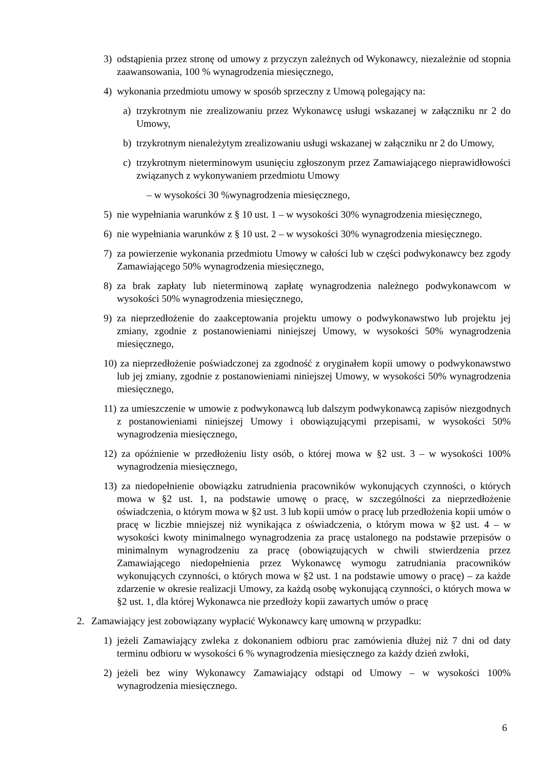3) odstąpienia przez stronę od umowy z przyczyn zależnych od Wykonawcy, niezależnie od stopnia zaawansowania, 100 % wynagrodzenia miesięcznego,
4) wykonania przedmiotu umowy w sposób sprzeczny z Umową polegający na:
a) trzykrotnym nie zrealizowaniu przez Wykonawcę usługi wskazanej w załączniku nr 2 do Umowy,
b) trzykrotnym nienależytym zrealizowaniu usługi wskazanej w załączniku nr 2 do Umowy,
c) trzykrotnym nieterminowym usunięciu zgłoszonym przez Zamawiającego nieprawidłowości związanych z wykonywaniem przedmiotu Umowy
– w wysokości 30 %wynagrodzenia miesięcznego,
5) nie wypełniania warunków z § 10 ust. 1 – w wysokości 30% wynagrodzenia miesięcznego,
6) nie wypełniania warunków z § 10 ust. 2 – w wysokości 30% wynagrodzenia miesięcznego.
7) za powierzenie wykonania przedmiotu Umowy w całości lub w części podwykonawcy bez zgody Zamawiającego 50% wynagrodzenia miesięcznego,
8) za brak zapłaty lub nieterminową zapłatę wynagrodzenia należnego podwykonawcom w wysokości 50% wynagrodzenia miesięcznego,
9) za nieprzedłożenie do zaakceptowania projektu umowy o podwykonawstwo lub projektu jej zmiany, zgodnie z postanowieniami niniejszej Umowy, w wysokości 50% wynagrodzenia miesięcznego,
10) za nieprzedłożenie poświadczonej za zgodność z oryginałem kopii umowy o podwykonawstwo lub jej zmiany, zgodnie z postanowieniami niniejszej Umowy, w wysokości 50% wynagrodzenia miesięcznego,
11) za umieszczenie w umowie z podwykonawcą lub dalszym podwykonawcą zapisów niezgodnych z postanowieniami niniejszej Umowy i obowiązującymi przepisami, w wysokości 50% wynagrodzenia miesięcznego,
12) za opóźnienie w przedłożeniu listy osób, o której mowa w §2 ust. 3 – w wysokości 100% wynagrodzenia miesięcznego,
13) za niedopełnienie obowiązku zatrudnienia pracowników wykonujących czynności, o których mowa w §2 ust. 1, na podstawie umowę o pracę, w szczególności za nieprzedłożenie oświadczenia, o którym mowa w §2 ust. 3 lub kopii umów o pracę lub przedłożenia kopii umów o pracę w liczbie mniejszej niż wynikająca z oświadczenia, o którym mowa w §2 ust. 4 – w wysokości kwoty minimalnego wynagrodzenia za pracę ustalonego na podstawie przepisów o minimalnym wynagrodzeniu za pracę (obowiązujących w chwili stwierdzenia przez Zamawiającego niedopełnienia przez Wykonawcę wymogu zatrudniania pracowników wykonujących czynności, o których mowa w §2 ust. 1 na podstawie umowy o pracę) – za każde zdarzenie w okresie realizacji Umowy, za każdą osobę wykonującą czynności, o których mowa w §2 ust. 1, dla której Wykonawca nie przedłoży kopii zawartych umów o pracę
2. Zamawiający jest zobowiązany wypłacić Wykonawcy karę umowną w przypadku:
1) jeżeli Zamawiający zwleka z dokonaniem odbioru prac zamówienia dłużej niż 7 dni od daty terminu odbioru w wysokości 6 % wynagrodzenia miesięcznego za każdy dzień zwłoki,
2) jeżeli bez winy Wykonawcy Zamawiający odstąpi od Umowy – w wysokości 100% wynagrodzenia miesięcznego.
6